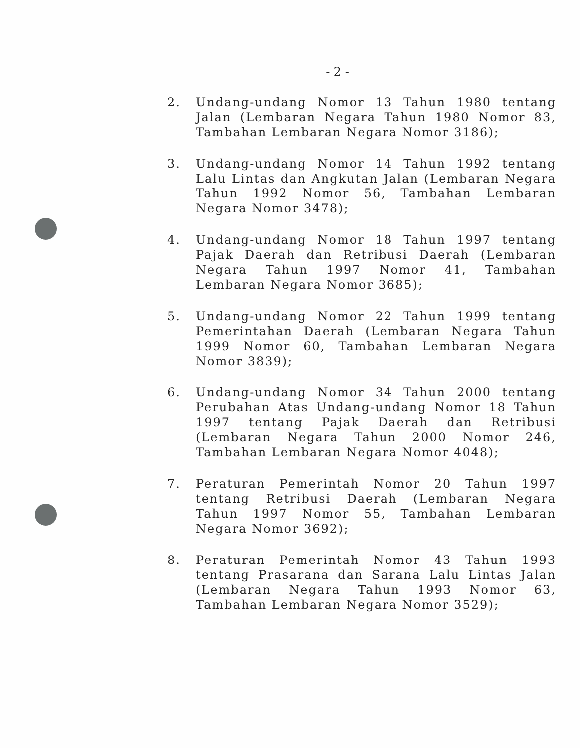- 2 -
2. Undang-undang Nomor 13 Tahun 1980 tentang Jalan (Lembaran Negara Tahun 1980 Nomor 83, Tambahan Lembaran Negara Nomor 3186);
3. Undang-undang Nomor 14 Tahun 1992 tentang Lalu Lintas dan Angkutan Jalan (Lembaran Negara Tahun 1992 Nomor 56, Tambahan Lembaran Negara Nomor 3478);
4. Undang-undang Nomor 18 Tahun 1997 tentang Pajak Daerah dan Retribusi Daerah (Lembaran Negara Tahun 1997 Nomor 41, Tambahan Lembaran Negara Nomor 3685);
5. Undang-undang Nomor 22 Tahun 1999 tentang Pemerintahan Daerah (Lembaran Negara Tahun 1999 Nomor 60, Tambahan Lembaran Negara Nomor 3839);
6. Undang-undang Nomor 34 Tahun 2000 tentang Perubahan Atas Undang-undang Nomor 18 Tahun 1997 tentang Pajak Daerah dan Retribusi (Lembaran Negara Tahun 2000 Nomor 246, Tambahan Lembaran Negara Nomor 4048);
7. Peraturan Pemerintah Nomor 20 Tahun 1997 tentang Retribusi Daerah (Lembaran Negara Tahun 1997 Nomor 55, Tambahan Lembaran Negara Nomor 3692);
8. Peraturan Pemerintah Nomor 43 Tahun 1993 tentang Prasarana dan Sarana Lalu Lintas Jalan (Lembaran Negara Tahun 1993 Nomor 63, Tambahan Lembaran Negara Nomor 3529);